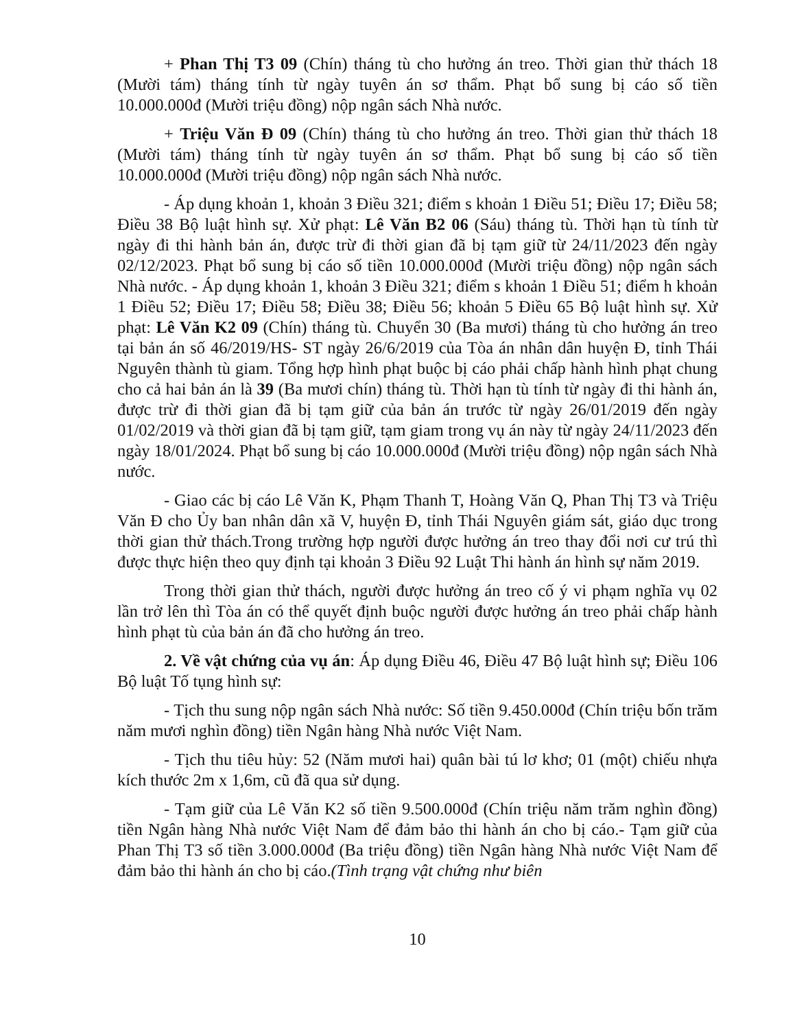+ Phan Thị T3 09 (Chín) tháng tù cho hưởng án treo. Thời gian thử thách 18 (Mười tám) tháng tính từ ngày tuyên án sơ thẩm. Phạt bổ sung bị cáo số tiền 10.000.000đ (Mười triệu đồng) nộp ngân sách Nhà nước.
+ Triệu Văn Đ 09 (Chín) tháng tù cho hưởng án treo. Thời gian thử thách 18 (Mười tám) tháng tính từ ngày tuyên án sơ thẩm. Phạt bổ sung bị cáo số tiền 10.000.000đ (Mười triệu đồng) nộp ngân sách Nhà nước.
- Áp dụng khoản 1, khoản 3 Điều 321; điểm s khoản 1 Điều 51; Điều 17; Điều 58; Điều 38 Bộ luật hình sự. Xử phạt: Lê Văn B2 06 (Sáu) tháng tù. Thời hạn tù tính từ ngày đi thi hành bản án, được trừ đi thời gian đã bị tạm giữ từ 24/11/2023 đến ngày 02/12/2023. Phạt bổ sung bị cáo số tiền 10.000.000đ (Mười triệu đồng) nộp ngân sách Nhà nước. - Áp dụng khoản 1, khoản 3 Điều 321; điểm s khoản 1 Điều 51; điểm h khoản 1 Điều 52; Điều 17; Điều 58; Điều 38; Điều 56; khoản 5 Điều 65 Bộ luật hình sự. Xử phạt: Lê Văn K2 09 (Chín) tháng tù. Chuyển 30 (Ba mươi) tháng tù cho hưởng án treo tại bản án số 46/2019/HS- ST ngày 26/6/2019 của Tòa án nhân dân huyện Đ, tỉnh Thái Nguyên thành tù giam. Tổng hợp hình phạt buộc bị cáo phải chấp hành hình phạt chung cho cả hai bản án là 39 (Ba mươi chín) tháng tù. Thời hạn tù tính từ ngày đi thi hành án, được trừ đi thời gian đã bị tạm giữ của bản án trước từ ngày 26/01/2019 đến ngày 01/02/2019 và thời gian đã bị tạm giữ, tạm giam trong vụ án này từ ngày 24/11/2023 đến ngày 18/01/2024. Phạt bổ sung bị cáo 10.000.000đ (Mười triệu đồng) nộp ngân sách Nhà nước.
- Giao các bị cáo Lê Văn K, Phạm Thanh T, Hoàng Văn Q, Phan Thị T3 và Triệu Văn Đ cho Ủy ban nhân dân xã V, huyện Đ, tỉnh Thái Nguyên giám sát, giáo dục trong thời gian thử thách.Trong trường hợp người được hưởng án treo thay đổi nơi cư trú thì được thực hiện theo quy định tại khoản 3 Điều 92 Luật Thi hành án hình sự năm 2019.
Trong thời gian thử thách, người được hưởng án treo cố ý vi phạm nghĩa vụ 02 lần trở lên thì Tòa án có thể quyết định buộc người được hưởng án treo phải chấp hành hình phạt tù của bản án đã cho hưởng án treo.
2. Về vật chứng của vụ án: Áp dụng Điều 46, Điều 47 Bộ luật hình sự; Điều 106 Bộ luật Tố tụng hình sự:
- Tịch thu sung nộp ngân sách Nhà nước: Số tiền 9.450.000đ (Chín triệu bốn trăm năm mươi nghìn đồng) tiền Ngân hàng Nhà nước Việt Nam.
- Tịch thu tiêu hủy: 52 (Năm mươi hai) quân bài tú lơ khơ; 01 (một) chiếu nhựa kích thước 2m x 1,6m, cũ đã qua sử dụng.
- Tạm giữ của Lê Văn K2 số tiền 9.500.000đ (Chín triệu năm trăm nghìn đồng) tiền Ngân hàng Nhà nước Việt Nam để đảm bảo thi hành án cho bị cáo.- Tạm giữ của Phan Thị T3 số tiền 3.000.000đ (Ba triệu đồng) tiền Ngân hàng Nhà nước Việt Nam để đảm bảo thi hành án cho bị cáo.(Tình trạng vật chứng như biên
10